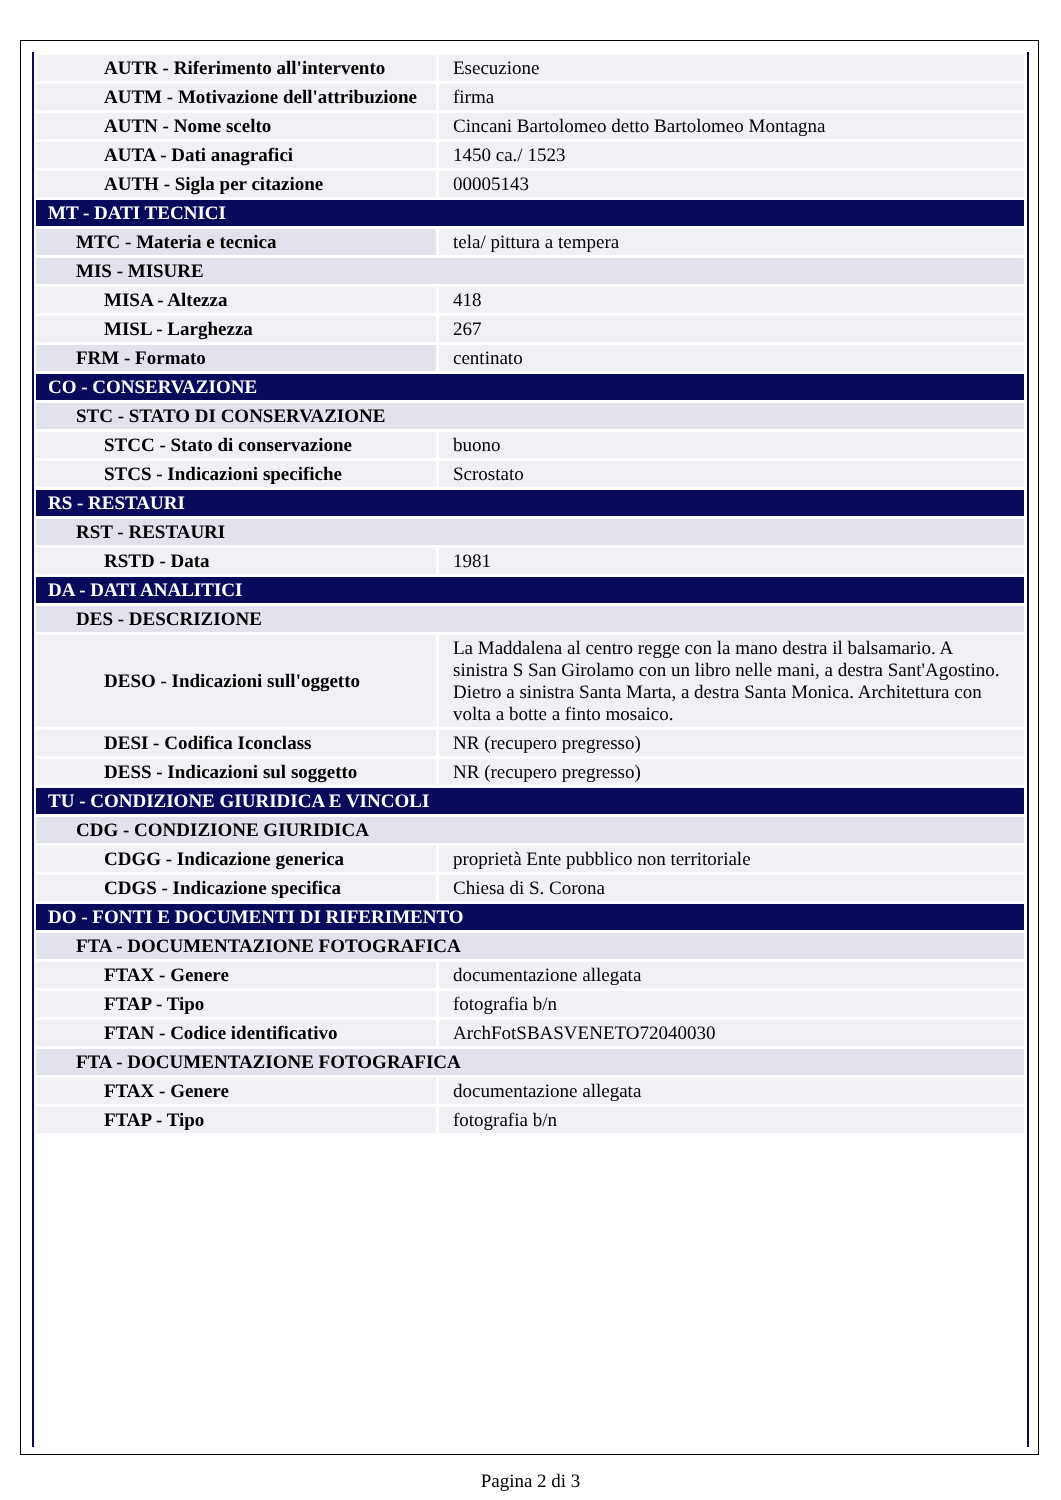| AUTR - Riferimento all'intervento | Esecuzione |
| AUTM - Motivazione dell'attribuzione | firma |
| AUTN - Nome scelto | Cincani Bartolomeo detto Bartolomeo Montagna |
| AUTA - Dati anagrafici | 1450 ca./ 1523 |
| AUTH - Sigla per citazione | 00005143 |
| MT - DATI TECNICI | |
| MTC - Materia e tecnica | tela/ pittura a tempera |
| MIS - MISURE | |
| MISA - Altezza | 418 |
| MISL - Larghezza | 267 |
| FRM - Formato | centinato |
| CO - CONSERVAZIONE | |
| STC - STATO DI CONSERVAZIONE | |
| STCC - Stato di conservazione | buono |
| STCS - Indicazioni specifiche | Scrostato |
| RS - RESTAURI | |
| RST - RESTAURI | |
| RSTD - Data | 1981 |
| DA - DATI ANALITICI | |
| DES - DESCRIZIONE | |
| DESO - Indicazioni sull'oggetto | La Maddalena al centro regge con la mano destra il balsamario. A sinistra S San Girolamo con un libro nelle mani, a destra Sant'Agostino. Dietro a sinistra Santa Marta, a destra Santa Monica. Architettura con volta a botte a finto mosaico. |
| DESI - Codifica Iconclass | NR (recupero pregresso) |
| DESS - Indicazioni sul soggetto | NR (recupero pregresso) |
| TU - CONDIZIONE GIURIDICA E VINCOLI | |
| CDG - CONDIZIONE GIURIDICA | |
| CDGG - Indicazione generica | proprietà Ente pubblico non territoriale |
| CDGS - Indicazione specifica | Chiesa di S. Corona |
| DO - FONTI E DOCUMENTI DI RIFERIMENTO | |
| FTA - DOCUMENTAZIONE FOTOGRAFICA | |
| FTAX - Genere | documentazione allegata |
| FTAP - Tipo | fotografia b/n |
| FTAN - Codice identificativo | ArchFotSBASVENETO72040030 |
| FTA - DOCUMENTAZIONE FOTOGRAFICA | |
| FTAX - Genere | documentazione allegata |
| FTAP - Tipo | fotografia b/n |
Pagina 2 di 3